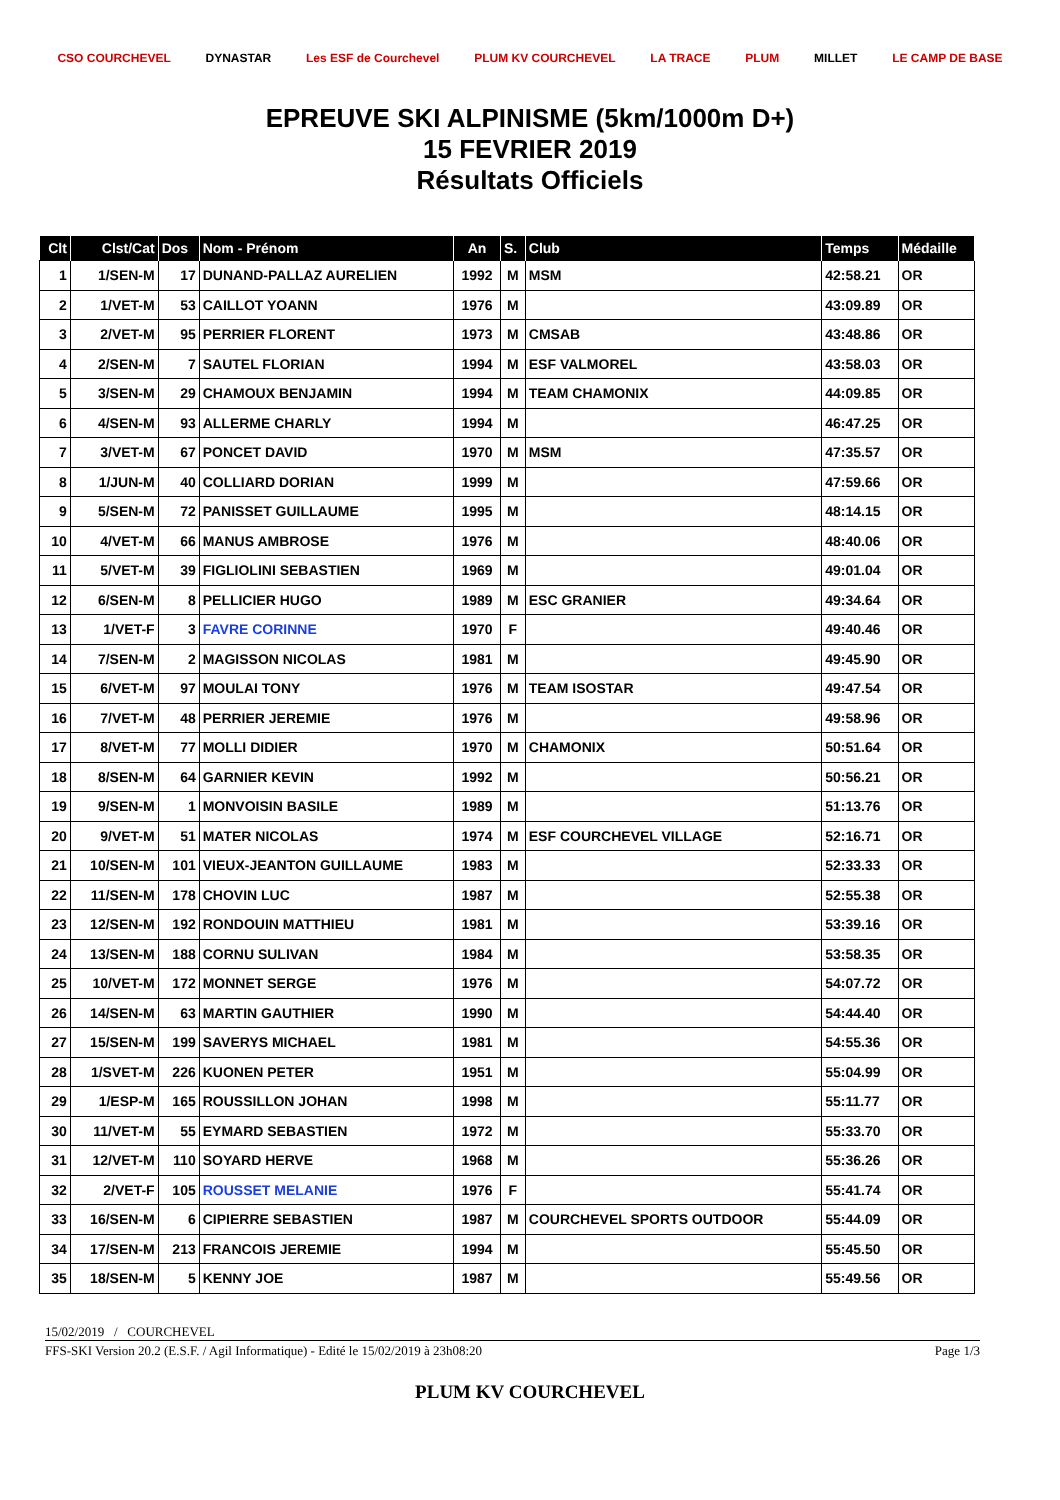CSO COURCHEVEL DYNASTAR Les ESF de Courchevel PLUM KV COURCHEVEL LA TRACE PLUM MILLET LE CAMP DE BASE
EPREUVE SKI ALPINISME (5km/1000m D+)
15 FEVRIER 2019
Résultats Officiels
| Clt | Clst/Cat | Dos | Nom - Prénom | An | S. | Club | Temps | Médaille |
| --- | --- | --- | --- | --- | --- | --- | --- | --- |
| 1 | 1/SEN-M | 17 | DUNAND-PALLAZ AURELIEN | 1992 | M | MSM | 42:58.21 | OR |
| 2 | 1/VET-M | 53 | CAILLOT YOANN | 1976 | M | | 43:09.89 | OR |
| 3 | 2/VET-M | 95 | PERRIER FLORENT | 1973 | M | CMSAB | 43:48.86 | OR |
| 4 | 2/SEN-M | 7 | SAUTEL FLORIAN | 1994 | M | ESF VALMOREL | 43:58.03 | OR |
| 5 | 3/SEN-M | 29 | CHAMOUX BENJAMIN | 1994 | M | TEAM CHAMONIX | 44:09.85 | OR |
| 6 | 4/SEN-M | 93 | ALLERME CHARLY | 1994 | M | | 46:47.25 | OR |
| 7 | 3/VET-M | 67 | PONCET DAVID | 1970 | M | MSM | 47:35.57 | OR |
| 8 | 1/JUN-M | 40 | COLLIARD DORIAN | 1999 | M | | 47:59.66 | OR |
| 9 | 5/SEN-M | 72 | PANISSET GUILLAUME | 1995 | M | | 48:14.15 | OR |
| 10 | 4/VET-M | 66 | MANUS AMBROSE | 1976 | M | | 48:40.06 | OR |
| 11 | 5/VET-M | 39 | FIGLIOLINI SEBASTIEN | 1969 | M | | 49:01.04 | OR |
| 12 | 6/SEN-M | 8 | PELLICIER HUGO | 1989 | M | ESC GRANIER | 49:34.64 | OR |
| 13 | 1/VET-F | 3 | FAVRE CORINNE | 1970 | F | | 49:40.46 | OR |
| 14 | 7/SEN-M | 2 | MAGISSON NICOLAS | 1981 | M | | 49:45.90 | OR |
| 15 | 6/VET-M | 97 | MOULAI TONY | 1976 | M | TEAM ISOSTAR | 49:47.54 | OR |
| 16 | 7/VET-M | 48 | PERRIER JEREMIE | 1976 | M | | 49:58.96 | OR |
| 17 | 8/VET-M | 77 | MOLLI DIDIER | 1970 | M | CHAMONIX | 50:51.64 | OR |
| 18 | 8/SEN-M | 64 | GARNIER KEVIN | 1992 | M | | 50:56.21 | OR |
| 19 | 9/SEN-M | 1 | MONVOISIN BASILE | 1989 | M | | 51:13.76 | OR |
| 20 | 9/VET-M | 51 | MATER NICOLAS | 1974 | M | ESF COURCHEVEL VILLAGE | 52:16.71 | OR |
| 21 | 10/SEN-M | 101 | VIEUX-JEANTON GUILLAUME | 1983 | M | | 52:33.33 | OR |
| 22 | 11/SEN-M | 178 | CHOVIN LUC | 1987 | M | | 52:55.38 | OR |
| 23 | 12/SEN-M | 192 | RONDOUIN MATTHIEU | 1981 | M | | 53:39.16 | OR |
| 24 | 13/SEN-M | 188 | CORNU SULIVAN | 1984 | M | | 53:58.35 | OR |
| 25 | 10/VET-M | 172 | MONNET SERGE | 1976 | M | | 54:07.72 | OR |
| 26 | 14/SEN-M | 63 | MARTIN GAUTHIER | 1990 | M | | 54:44.40 | OR |
| 27 | 15/SEN-M | 199 | SAVERYS MICHAEL | 1981 | M | | 54:55.36 | OR |
| 28 | 1/SVET-M | 226 | KUONEN PETER | 1951 | M | | 55:04.99 | OR |
| 29 | 1/ESP-M | 165 | ROUSSILLON JOHAN | 1998 | M | | 55:11.77 | OR |
| 30 | 11/VET-M | 55 | EYMARD SEBASTIEN | 1972 | M | | 55:33.70 | OR |
| 31 | 12/VET-M | 110 | SOYARD HERVE | 1968 | M | | 55:36.26 | OR |
| 32 | 2/VET-F | 105 | ROUSSET MELANIE | 1976 | F | | 55:41.74 | OR |
| 33 | 16/SEN-M | 6 | CIPIERRE SEBASTIEN | 1987 | M | COURCHEVEL SPORTS OUTDOOR | 55:44.09 | OR |
| 34 | 17/SEN-M | 213 | FRANCOIS JEREMIE | 1994 | M | | 55:45.50 | OR |
| 35 | 18/SEN-M | 5 | KENNY JOE | 1987 | M | | 55:49.56 | OR |
15/02/2019 / COURCHEVEL
FFS-SKI Version 20.2 (E.S.F. / Agil Informatique) - Edité le 15/02/2019 à 23h08:20 Page 1/3
PLUM KV COURCHEVEL